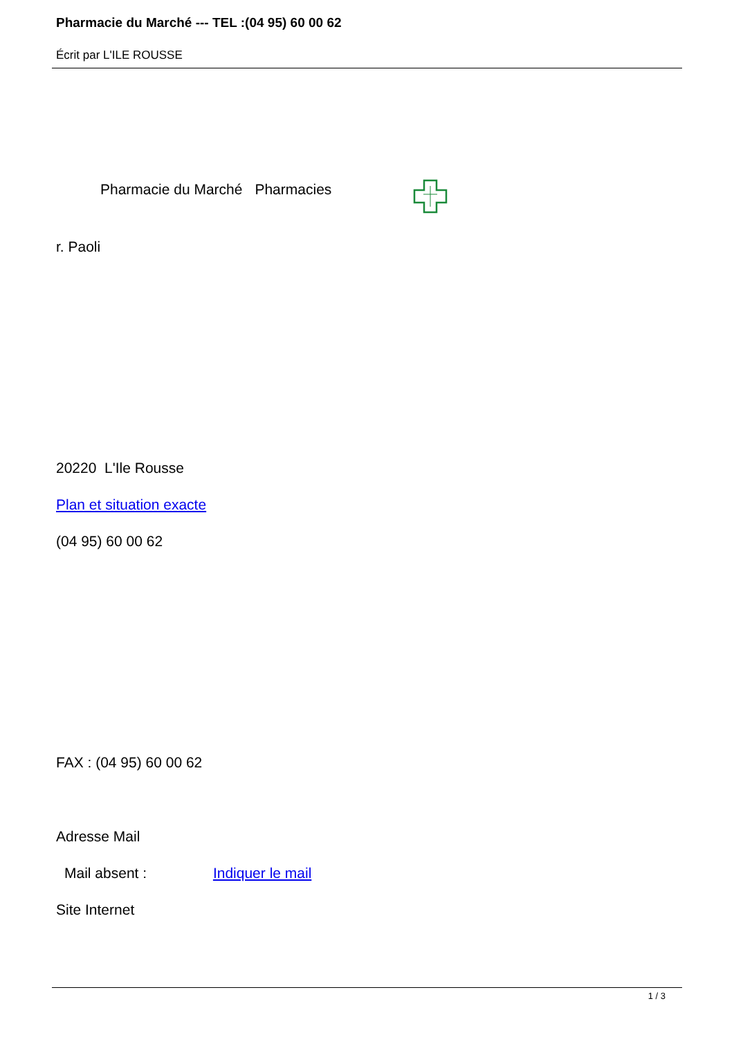Pharmacie du Marché --- TEL :(04 95) 60 00 62
Écrit par L'ILE ROUSSE
Pharmacie du Marché Pharmacies
r. Paoli
20220 L'Ile Rousse
Plan et situation exacte
(04 95) 60 00 62
FAX : (04 95) 60 00 62
Adresse Mail
Mail absent : Indiquer le mail
Site Internet
1 / 3